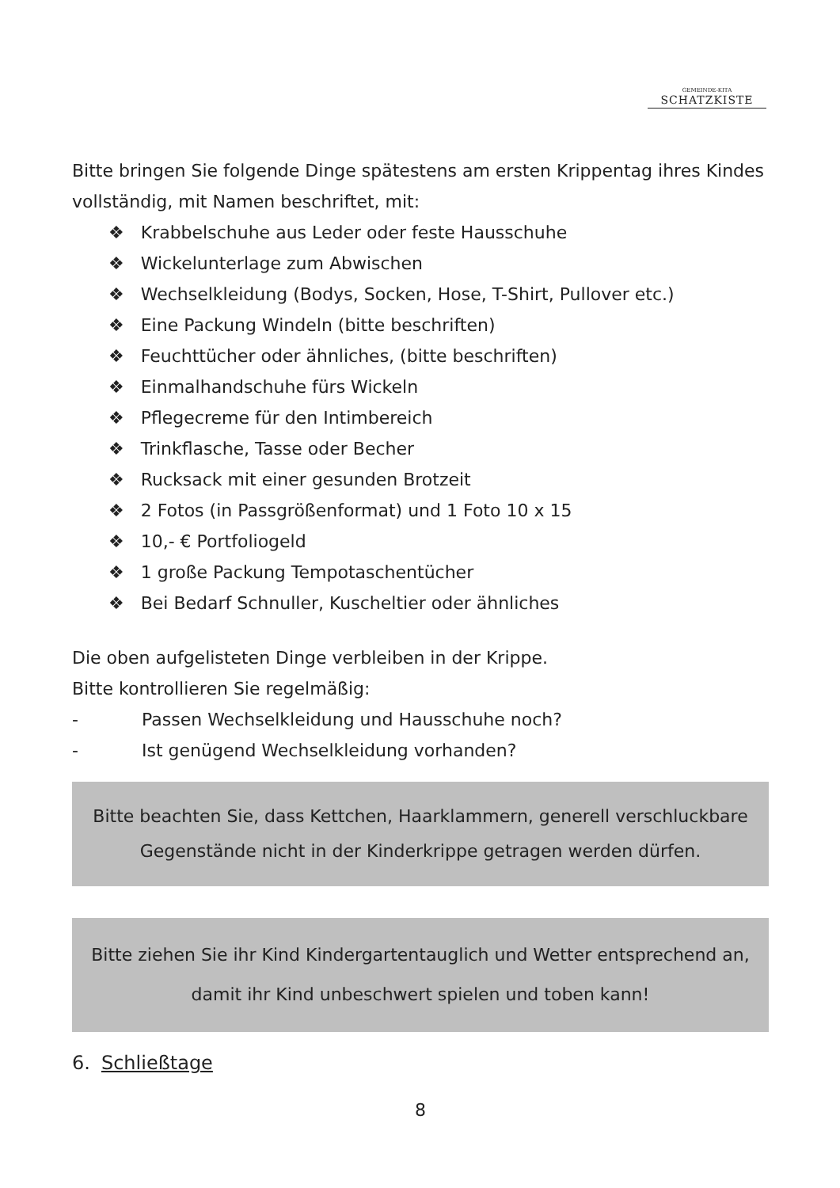GEMEINDE-KITA
SCHATZKISTE
Bitte bringen Sie folgende Dinge spätestens am ersten Krippentag ihres Kindes vollständig, mit Namen beschriftet, mit:
❖ Krabbelschuhe aus Leder oder feste Hausschuhe
❖ Wickelunterlage zum Abwischen
❖ Wechselkleidung (Bodys, Socken, Hose, T-Shirt, Pullover etc.)
❖ Eine Packung Windeln (bitte beschriften)
❖ Feuchttücher oder ähnliches, (bitte beschriften)
❖ Einmalhandschuhe fürs Wickeln
❖ Pflegecreme für den Intimbereich
❖ Trinkflasche, Tasse oder Becher
❖ Rucksack mit einer gesunden Brotzeit
❖ 2 Fotos (in Passgrößenformat) und 1 Foto 10 x 15
❖ 10,- € Portfoliogeld
❖ 1 große Packung Tempotaschentücher
❖ Bei Bedarf Schnuller, Kuscheltier oder ähnliches
Die oben aufgelisteten Dinge verbleiben in der Krippe.
Bitte kontrollieren Sie regelmäßig:
- Passen Wechselkleidung und Hausschuhe noch?
- Ist genügend Wechselkleidung vorhanden?
Bitte beachten Sie, dass Kettchen, Haarklammern, generell verschluckbare Gegenstände nicht in der Kinderkrippe getragen werden dürfen.
Bitte ziehen Sie ihr Kind Kindergartentauglich und Wetter entsprechend an, damit ihr Kind unbeschwert spielen und toben kann!
6. Schließtage
8